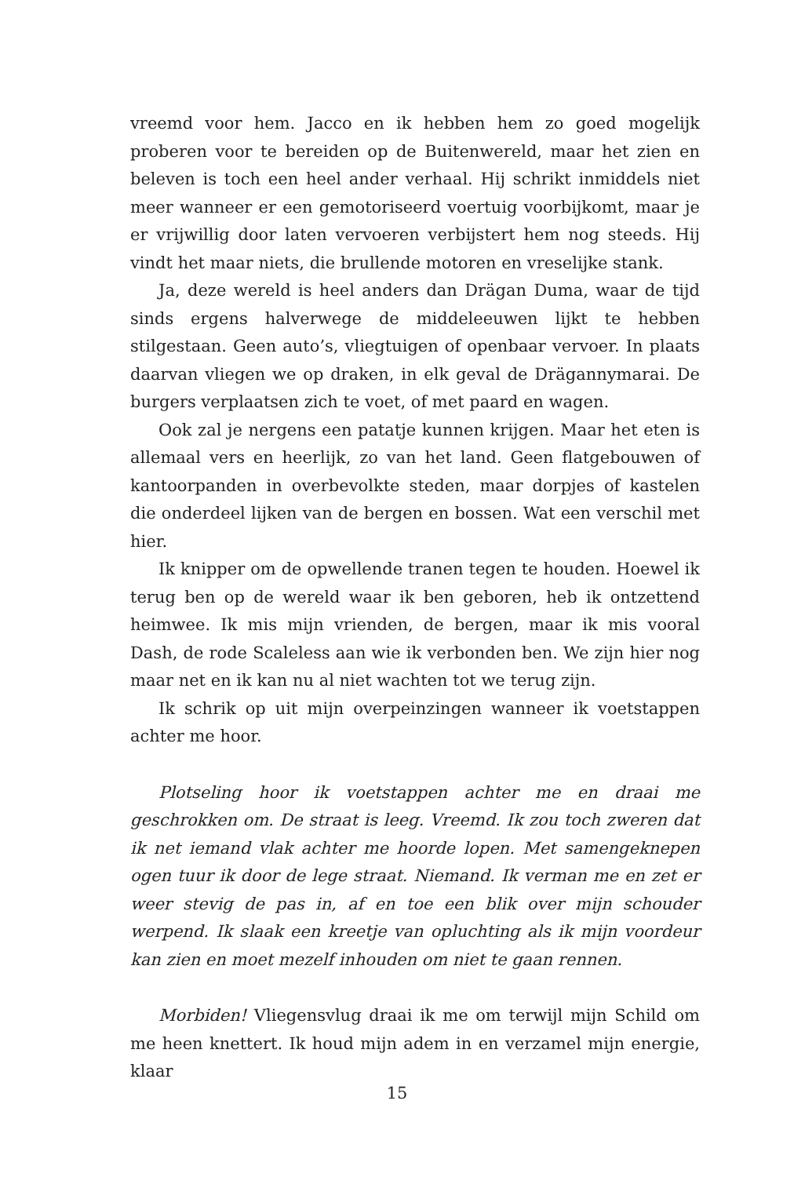vreemd voor hem. Jacco en ik hebben hem zo goed mogelijk proberen voor te bereiden op de Buitenwereld, maar het zien en beleven is toch een heel ander verhaal. Hij schrikt inmiddels niet meer wanneer er een gemotoriseerd voertuig voorbijkomt, maar je er vrijwillig door laten vervoeren verbijstert hem nog steeds. Hij vindt het maar niets, die brullende motoren en vreselijke stank.
Ja, deze wereld is heel anders dan Drägan Duma, waar de tijd sinds ergens halverwege de middeleeuwen lijkt te hebben stilgestaan. Geen auto’s, vliegtuigen of openbaar vervoer. In plaats daarvan vliegen we op draken, in elk geval de Drägannymarai. De burgers verplaatsen zich te voet, of met paard en wagen.
Ook zal je nergens een patatje kunnen krijgen. Maar het eten is allemaal vers en heerlijk, zo van het land. Geen flatgebouwen of kantoorpanden in overbevolkte steden, maar dorpjes of kastelen die onderdeel lijken van de bergen en bossen. Wat een verschil met hier.
Ik knipper om de opwellende tranen tegen te houden. Hoewel ik terug ben op de wereld waar ik ben geboren, heb ik ontzettend heimwee. Ik mis mijn vrienden, de bergen, maar ik mis vooral Dash, de rode Scaleless aan wie ik verbonden ben. We zijn hier nog maar net en ik kan nu al niet wachten tot we terug zijn.
Ik schrik op uit mijn overpeinzingen wanneer ik voetstappen achter me hoor.
Plotseling hoor ik voetstappen achter me en draai me geschrokken om. De straat is leeg. Vreemd. Ik zou toch zweren dat ik net iemand vlak achter me hoorde lopen. Met samengeknepen ogen tuur ik door de lege straat. Niemand. Ik verman me en zet er weer stevig de pas in, af en toe een blik over mijn schouder werpend. Ik slaak een kreetje van opluchting als ik mijn voordeur kan zien en moet mezelf inhouden om niet te gaan rennen.
Morbiden! Vliegensvlug draai ik me om terwijl mijn Schild om me heen knettert. Ik houd mijn adem in en verzamel mijn energie, klaar
15